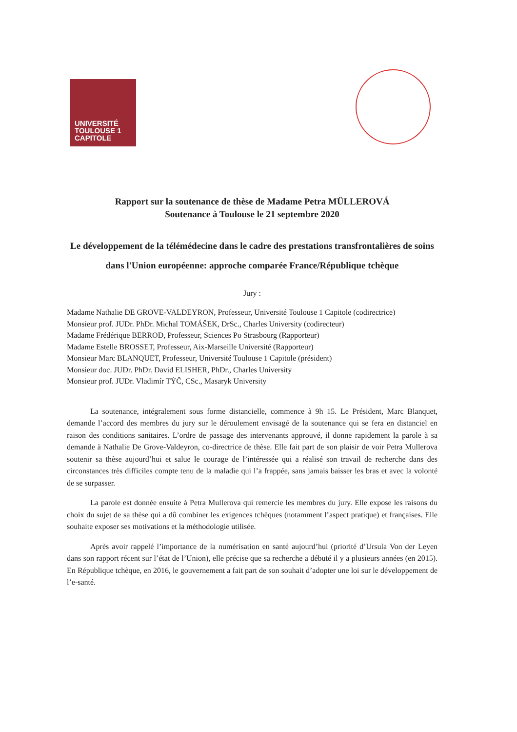UNIVERSITÉ
TOULOUSE 1
CAPITOLE
Rapport sur la soutenance de thèse de Madame Petra MÜLLEROVÁ
Soutenance à Toulouse le 21 septembre 2020
Le développement de la télémédecine dans le cadre des prestations transfrontalières de soins dans l'Union européenne: approche comparée France/République tchèque
Jury :
Madame Nathalie DE GROVE-VALDEYRON, Professeur, Université Toulouse 1 Capitole (codirectrice)
Monsieur prof. JUDr. PhDr. Michal TOMÁŠEK, DrSc., Charles University (codirecteur)
Madame Frédérique BERROD, Professeur, Sciences Po Strasbourg (Rapporteur)
Madame Estelle BROSSET, Professeur, Aix-Marseille Université (Rapporteur)
Monsieur Marc BLANQUET, Professeur, Université Toulouse 1 Capitole (président)
Monsieur doc. JUDr. PhDr. David ELISHER, PhDr., Charles University
Monsieur prof. JUDr. Vladimír TÝČ, CSc., Masaryk University
La soutenance, intégralement sous forme distancielle, commence à 9h 15. Le Président, Marc Blanquet, demande l’accord des membres du jury sur le déroulement envisagé de la soutenance qui se fera en distanciel en raison des conditions sanitaires. L’ordre de passage des intervenants approuvé, il donne rapidement la parole à sa demande à Nathalie De Grove-Valdeyron, co-directrice de thèse. Elle fait part de son plaisir de voir Petra Mullerova soutenir sa thèse aujourd’hui et salue le courage de l’intéressée qui a réalisé son travail de recherche dans des circonstances très difficiles compte tenu de la maladie qui l’a frappée, sans jamais baisser les bras et avec la volonté de se surpasser.
La parole est donnée ensuite à Petra Mullerova qui remercie les membres du jury. Elle expose les raisons du choix du sujet de sa thèse qui a dû combiner les exigences tchèques (notamment l’aspect pratique) et françaises. Elle souhaite exposer ses motivations et la méthodologie utilisée.
Après avoir rappelé l’importance de la numérisation en santé aujourd’hui (priorité d’Ursula Von der Leyen dans son rapport récent sur l’état de l’Union), elle précise que sa recherche a débuté il y a plusieurs années (en 2015). En République tchèque, en 2016, le gouvernement a fait part de son souhait d’adopter une loi sur le développement de l’e-santé.